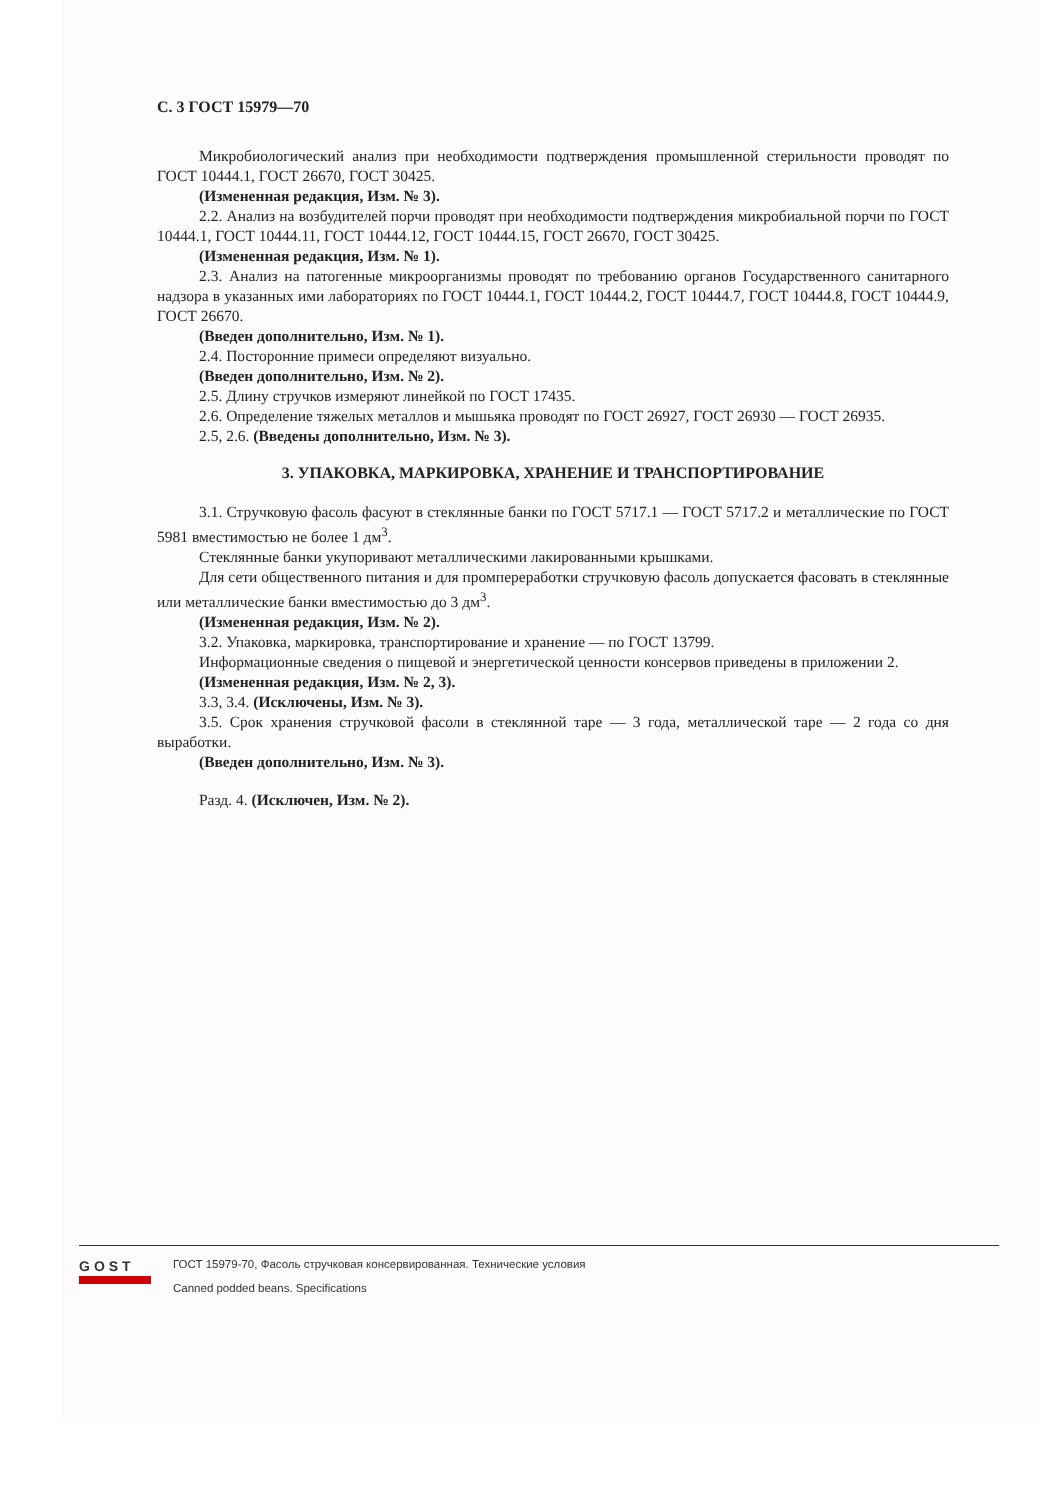С. 3 ГОСТ 15979—70
Микробиологический анализ при необходимости подтверждения промышленной стерильности проводят по ГОСТ 10444.1, ГОСТ 26670, ГОСТ 30425.
(Измененная редакция, Изм. № 3).
2.2. Анализ на возбудителей порчи проводят при необходимости подтверждения микробиальной порчи по ГОСТ 10444.1, ГОСТ 10444.11, ГОСТ 10444.12, ГОСТ 10444.15, ГОСТ 26670, ГОСТ 30425.
(Измененная редакция, Изм. № 1).
2.3. Анализ на патогенные микроорганизмы проводят по требованию органов Государственного санитарного надзора в указанных ими лабораториях по ГОСТ 10444.1, ГОСТ 10444.2, ГОСТ 10444.7, ГОСТ 10444.8, ГОСТ 10444.9, ГОСТ 26670.
(Введен дополнительно, Изм. № 1).
2.4. Посторонние примеси определяют визуально.
(Введен дополнительно, Изм. № 2).
2.5. Длину стручков измеряют линейкой по ГОСТ 17435.
2.6. Определение тяжелых металлов и мышьяка проводят по ГОСТ 26927, ГОСТ 26930 — ГОСТ 26935.
2.5, 2.6. (Введены дополнительно, Изм. № 3).
3. УПАКОВКА, МАРКИРОВКА, ХРАНЕНИЕ И ТРАНСПОРТИРОВАНИЕ
3.1. Стручковую фасоль фасуют в стеклянные банки по ГОСТ 5717.1 — ГОСТ 5717.2 и металлические по ГОСТ 5981 вместимостью не более 1 дм<sup>3</sup>.
Стеклянные банки укупоривают металлическими лакированными крышками.
Для сети общественного питания и для промпереработки стручковую фасоль допускается фасовать в стеклянные или металлические банки вместимостью до 3 дм<sup>3</sup>.
(Измененная редакция, Изм. № 2).
3.2. Упаковка, маркировка, транспортирование и хранение — по ГОСТ 13799.
Информационные сведения о пищевой и энергетической ценности консервов приведены в приложении 2.
(Измененная редакция, Изм. № 2, 3).
3.3, 3.4. (Исключены, Изм. № 3).
3.5. Срок хранения стручковой фасоли в стеклянной таре — 3 года, металлической таре — 2 года со дня выработки.
(Введен дополнительно, Изм. № 3).
Разд. 4. (Исключен, Изм. № 2).
GOST
ГОСТ 15979-70, Фасоль стручковая консервированная. Технические условия
Canned podded beans. Specifications